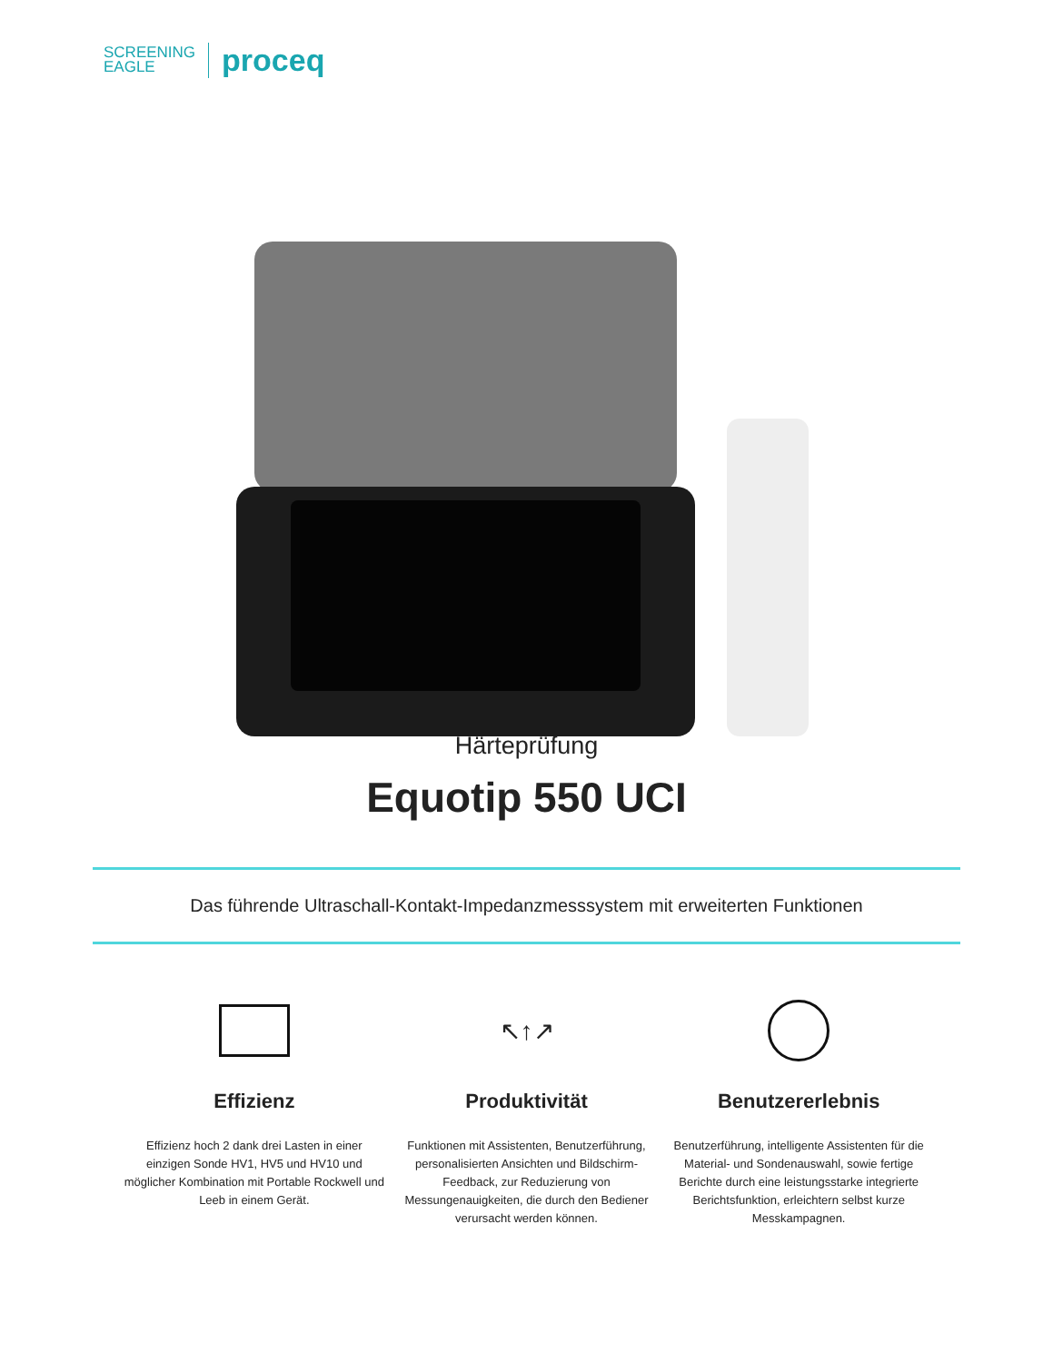SCREENING
EAGLE
proceq
Härteprüfung
Equotip 550 UCI
Das führende Ultraschall-Kontakt-Impedanzmesssystem mit erweiterten Funktionen
Effizienz
Effizienz hoch 2 dank drei Lasten in einer einzigen Sonde HV1, HV5 und HV10 und möglicher Kombination mit Portable Rockwell und Leeb in einem Gerät.
↖↑↗
Produktivität
Funktionen mit Assistenten, Benutzerführung, personalisierten Ansichten und Bildschirm-Feedback, zur Reduzierung von Messungenauigkeiten, die durch den Bediener verursacht werden können.
Benutzererlebnis
Benutzerführung, intelligente Assistenten für die Material- und Sondenauswahl, sowie fertige Berichte durch eine leistungsstarke integrierte Berichtsfunktion, erleichtern selbst kurze Messkampagnen.